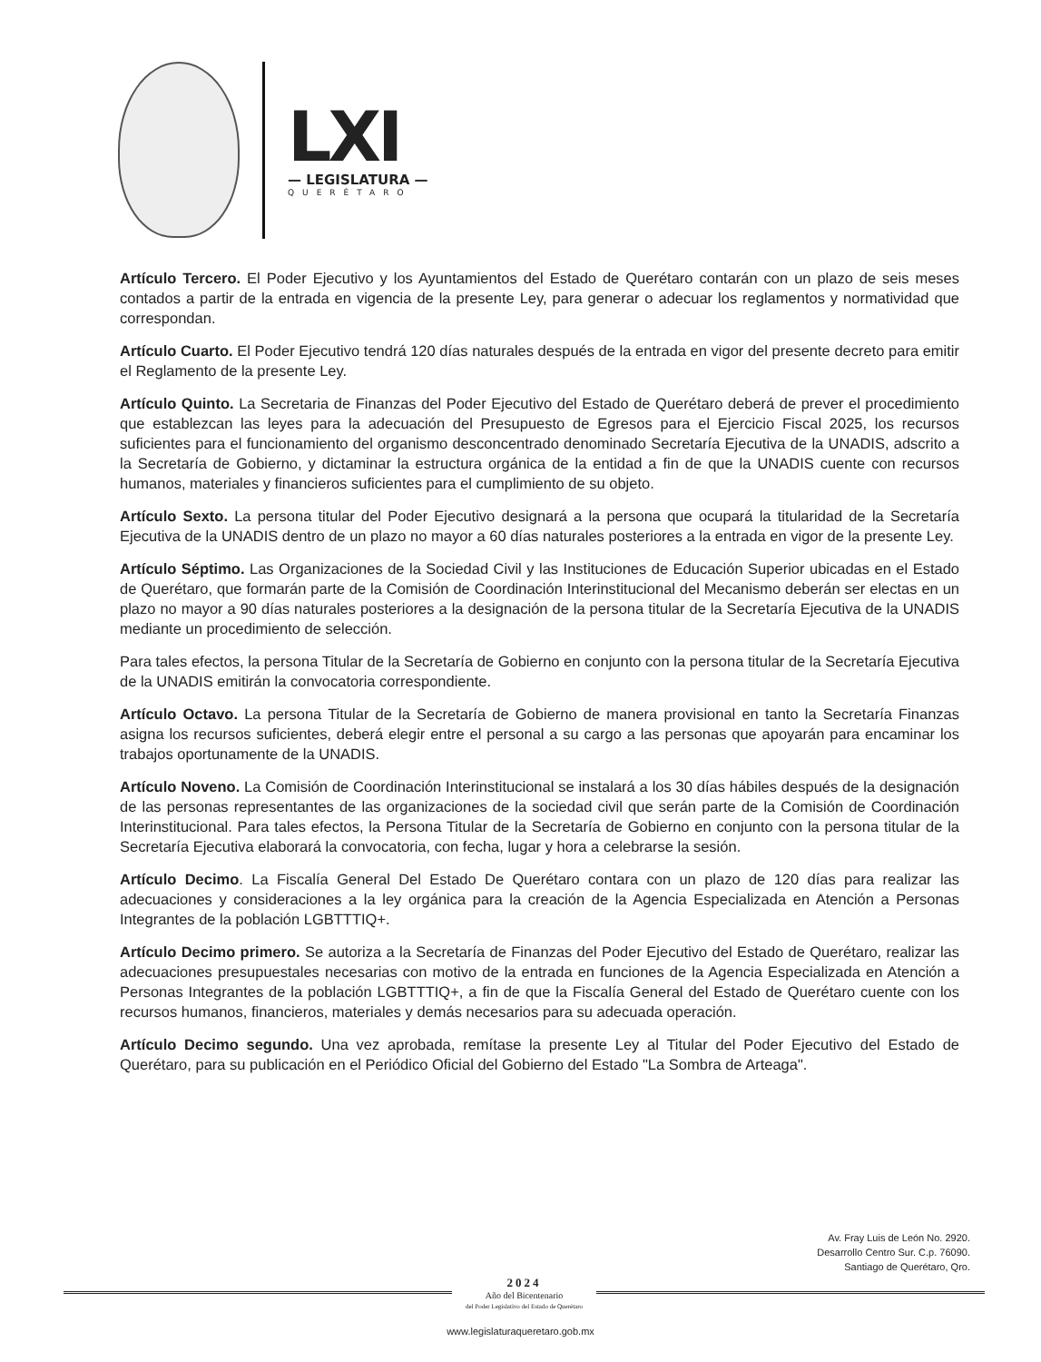LXI
— LEGISLATURA —
QUERÉTARO
Artículo Tercero. El Poder Ejecutivo y los Ayuntamientos del Estado de Querétaro contarán con un plazo de seis meses contados a partir de la entrada en vigencia de la presente Ley, para generar o adecuar los reglamentos y normatividad que correspondan.
Artículo Cuarto. El Poder Ejecutivo tendrá 120 días naturales después de la entrada en vigor del presente decreto para emitir el Reglamento de la presente Ley.
Artículo Quinto. La Secretaria de Finanzas del Poder Ejecutivo del Estado de Querétaro deberá de prever el procedimiento que establezcan las leyes para la adecuación del Presupuesto de Egresos para el Ejercicio Fiscal 2025, los recursos suficientes para el funcionamiento del organismo desconcentrado denominado Secretaría Ejecutiva de la UNADIS, adscrito a la Secretaría de Gobierno, y dictaminar la estructura orgánica de la entidad a fin de que la UNADIS cuente con recursos humanos, materiales y financieros suficientes para el cumplimiento de su objeto.
Artículo Sexto. La persona titular del Poder Ejecutivo designará a la persona que ocupará la titularidad de la Secretaría Ejecutiva de la UNADIS dentro de un plazo no mayor a 60 días naturales posteriores a la entrada en vigor de la presente Ley.
Artículo Séptimo. Las Organizaciones de la Sociedad Civil y las Instituciones de Educación Superior ubicadas en el Estado de Querétaro, que formarán parte de la Comisión de Coordinación Interinstitucional del Mecanismo deberán ser electas en un plazo no mayor a 90 días naturales posteriores a la designación de la persona titular de la Secretaría Ejecutiva de la UNADIS mediante un procedimiento de selección.
Para tales efectos, la persona Titular de la Secretaría de Gobierno en conjunto con la persona titular de la Secretaría Ejecutiva de la UNADIS emitirán la convocatoria correspondiente.
Artículo Octavo. La persona Titular de la Secretaría de Gobierno de manera provisional en tanto la Secretaría Finanzas asigna los recursos suficientes, deberá elegir entre el personal a su cargo a las personas que apoyarán para encaminar los trabajos oportunamente de la UNADIS.
Artículo Noveno. La Comisión de Coordinación Interinstitucional se instalará a los 30 días hábiles después de la designación de las personas representantes de las organizaciones de la sociedad civil que serán parte de la Comisión de Coordinación Interinstitucional. Para tales efectos, la Persona Titular de la Secretaría de Gobierno en conjunto con la persona titular de la Secretaría Ejecutiva elaborará la convocatoria, con fecha, lugar y hora a celebrarse la sesión.
Artículo Decimo. La Fiscalía General Del Estado De Querétaro contara con un plazo de 120 días para realizar las adecuaciones y consideraciones a la ley orgánica para la creación de la Agencia Especializada en Atención a Personas Integrantes de la población LGBTTTIQ+.
Artículo Decimo primero. Se autoriza a la Secretaría de Finanzas del Poder Ejecutivo del Estado de Querétaro, realizar las adecuaciones presupuestales necesarias con motivo de la entrada en funciones de la Agencia Especializada en Atención a Personas Integrantes de la población LGBTTTIQ+, a fin de que la Fiscalía General del Estado de Querétaro cuente con los recursos humanos, financieros, materiales y demás necesarios para su adecuada operación.
Artículo Decimo segundo. Una vez aprobada, remítase la presente Ley al Titular del Poder Ejecutivo del Estado de Querétaro, para su publicación en el Periódico Oficial del Gobierno del Estado "La Sombra de Arteaga".
Av. Fray Luis de León No. 2920.
Desarrollo Centro Sur. C.p. 76090.
Santiago de Querétaro, Qro.
2024
Año del Bicentenario
del Poder Legislativo del Estado de Querétaro
www.legislaturaqueretaro.gob.mx